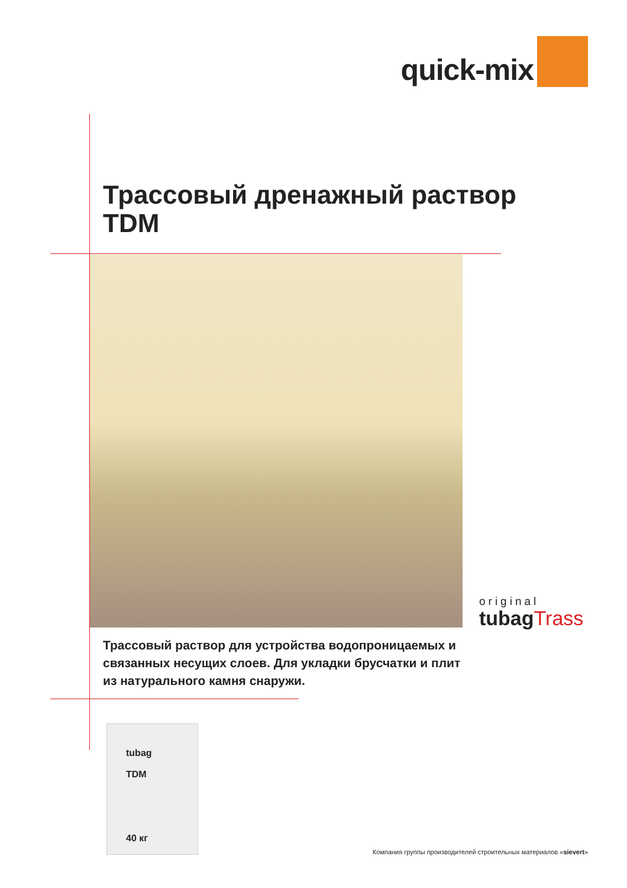quick-mix
Трассовый дренажный раствор
TDM
Трассовый раствор для устройства водопроницаемых и связанных несущих слоев. Для укладки брусчатки и плит из натурального камня снаружи.
original
tubagTrass
tubag
TDM
40 кг
Компания группы производителей строительных материалов «sievert»